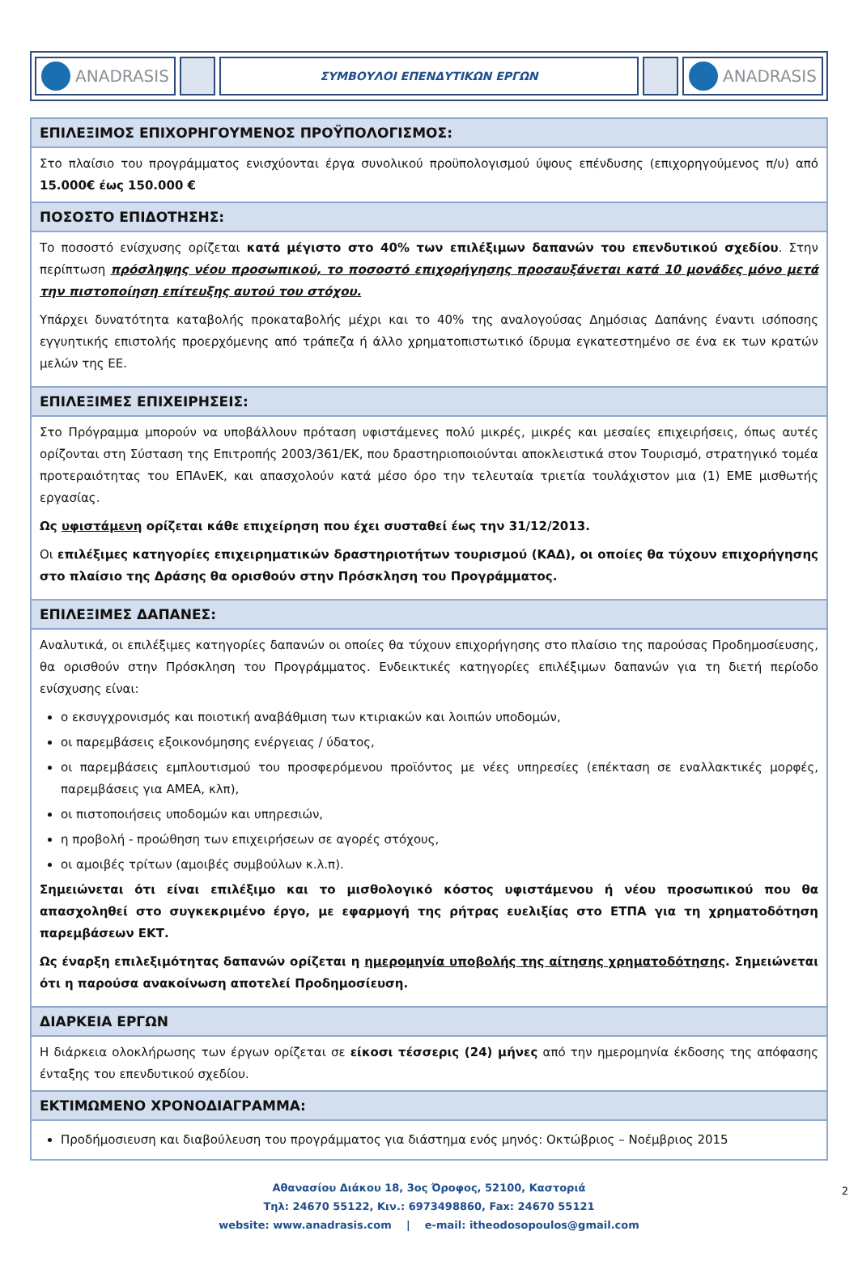ANADRASIS
ΣΥΜΒΟΥΛΟΙ ΕΠΕΝΔΥΤΙΚΩΝ ΕΡΓΩΝ
ANADRASIS
| ΕΠΙΛΕΞΙΜΟΣ ΕΠΙΧΟΡΗΓΟΥΜΕΝΟΣ ΠΡΟΫΠΟΛΟΓΙΣΜΟΣ: |
| --- |
| Στο πλαίσιο του προγράμματος ενισχύονται έργα συνολικού προϋπολογισμού ύψους επένδυσης (επιχορηγούμενος π/υ) από 15.000€ έως 150.000 € |
| ΠΟΣΟΣΤΟ ΕΠΙΔΟΤΗΣΗΣ: |
| Το ποσοστό ενίσχυσης ορίζεται κατά μέγιστο στο 40% των επιλέξιμων δαπανών του επενδυτικού σχεδίου . Στην περίπτωση πρόσληψης νέου προσωπικού, το ποσοστό επιχορήγησης προσαυξάνεται κατά 10 μονάδες μόνο μετά την πιστοποίηση επίτευξης αυτού του στόχου. Υπάρχει δυνατότητα καταβολής προκαταβολής μέχρι και το 40% της αναλογούσας Δημόσιας Δαπάνης έναντι ισόποσης εγγυητικής επιστολής προερχόμενης από τράπεζα ή άλλο χρηματοπιστωτικό ίδρυμα εγκατεστημένο σε ένα εκ των κρατών μελών της ΕΕ. |
| ΕΠΙΛΕΞΙΜΕΣ ΕΠΙΧΕΙΡΗΣΕΙΣ: |
| Στο Πρόγραμμα μπορούν να υποβάλλουν πρόταση υφιστάμενες πολύ μικρές, μικρές και μεσαίες επιχειρήσεις, όπως αυτές ορίζονται στη Σύσταση της Επιτροπής 2003/361/ΕΚ, που δραστηριοποιούνται αποκλειστικά στον Τουρισμό, στρατηγικό τομέα προτεραιότητας του ΕΠΑνΕΚ, και απασχολούν κατά μέσο όρο την τελευταία τριετία τουλάχιστον μια (1) ΕΜΕ μισθωτής εργασίας. Ως υφιστάμενη ορίζεται κάθε επιχείρηση που έχει συσταθεί έως την 31/12/2013. Οι επιλέξιμες κατηγορίες επιχειρηματικών δραστηριοτήτων τουρισμού (ΚΑΔ), οι οποίες θα τύχουν επιχορήγησης στο πλαίσιο της Δράσης θα ορισθούν στην Πρόσκληση του Προγράμματος. |
| ΕΠΙΛΕΞΙΜΕΣ ΔΑΠΑΝΕΣ: |
| Αναλυτικά, οι επιλέξιμες κατηγορίες δαπανών οι οποίες θα τύχουν επιχορήγησης στο πλαίσιο της παρούσας Προδημοσίευσης, θα ορισθούν στην Πρόσκληση του Προγράμματος. Ενδεικτικές κατηγορίες επιλέξιμων δαπανών για τη διετή περίοδο ενίσχυσης είναι: ο εκσυγχρονισμός και ποιοτική αναβάθμιση των κτιριακών και λοιπών υποδομών, οι παρεμβάσεις εξοικονόμησης ενέργειας / ύδατος, οι παρεμβάσεις εμπλουτισμού του προσφερόμενου προϊόντος με νέες υπηρεσίες (επέκταση σε εναλλακτικές μορφές, παρεμβάσεις για ΑΜΕΑ, κλπ), οι πιστοποιήσεις υποδομών και υπηρεσιών, η προβολή - προώθηση των επιχειρήσεων σε αγορές στόχους, οι αμοιβές τρίτων (αμοιβές συμβούλων κ.λ.π). Σημειώνεται ότι είναι επιλέξιμο και το μισθολογικό κόστος υφιστάμενου ή νέου προσωπικού που θα απασχοληθεί στο συγκεκριμένο έργο, με εφαρμογή της ρήτρας ευελιξίας στο ΕΤΠΑ για τη χρηματοδότηση παρεμβάσεων ΕΚΤ. Ως έναρξη επιλεξιμότητας δαπανών ορίζεται η ημερομηνία υποβολής της αίτησης χρηματοδότησης . Σημειώνεται ότι η παρούσα ανακοίνωση αποτελεί Προδημοσίευση. |
| ΔΙΑΡΚΕΙΑ ΕΡΓΩΝ |
| Η διάρκεια ολοκλήρωσης των έργων ορίζεται σε είκοσι τέσσερις (24) μήνες από την ημερομηνία έκδοσης της απόφασης ένταξης του επενδυτικού σχεδίου. |
| ΕΚΤΙΜΩΜΕΝΟ ΧΡΟΝΟΔΙΑΓΡΑΜΜΑ: |
| Προδήμοσιευση και διαβούλευση του προγράμματος για διάστημα ενός μηνός: Οκτώβριος – Νοέμβριος 2015 |
2 Αθανασίου Διάκου 18, 3ος Όροφος, 52100, Καστοριά
Τηλ: 24670 55122, Κιν.: 6973498860, Fax: 24670 55121
website: www.anadrasis.com | e-mail: itheodosopoulos@gmail.com